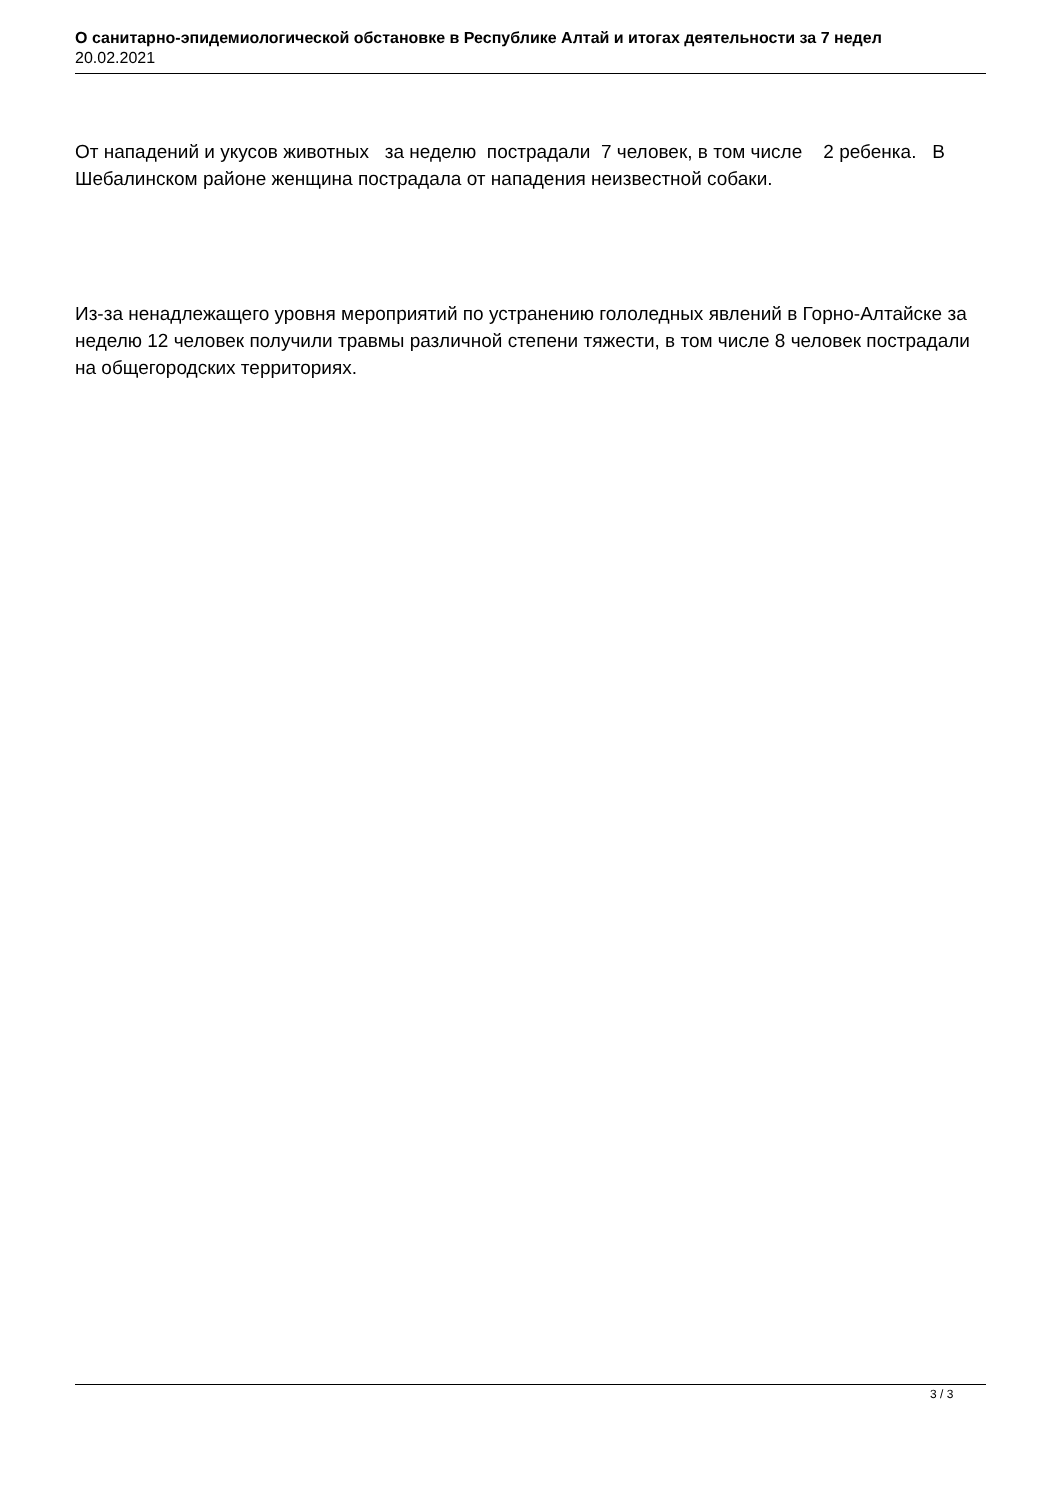О санитарно-эпидемиологической обстановке в Республике Алтай и итогах деятельности за 7 недел
20.02.2021
От нападений и укусов животных за неделю пострадали 7 человек, в том числе 2 ребенка. В Шебалинском районе женщина пострадала от нападения неизвестной собаки.
Из-за ненадлежащего уровня мероприятий по устранению гололедных явлений в Горно-Алтайске за неделю 12 человек получили травмы различной степени тяжести, в том числе 8 человек пострадали на общегородских территориях.
3 / 3